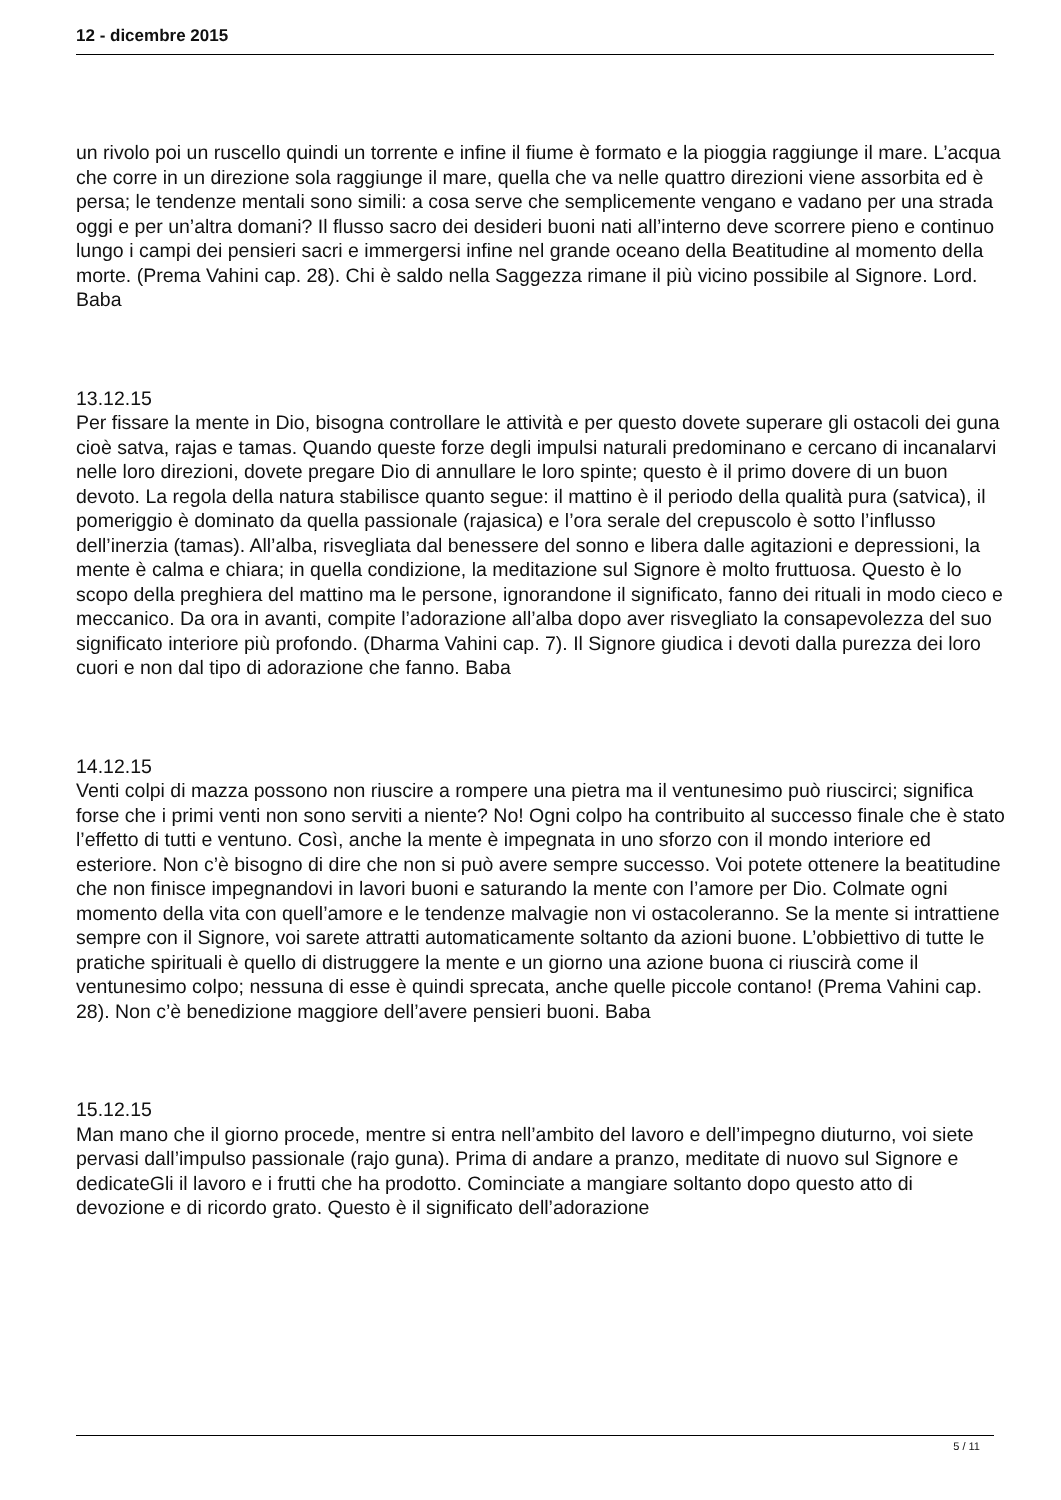12 - dicembre 2015
un rivolo poi un ruscello quindi un torrente e infine il fiume è formato e la pioggia raggiunge il mare. L’acqua che corre in un direzione sola raggiunge il mare, quella che va nelle quattro direzioni viene assorbita ed è persa; le tendenze mentali sono simili: a cosa serve che semplicemente vengano e vadano per una strada oggi e per un’altra domani? Il flusso sacro dei desideri buoni nati all’interno deve scorrere pieno e continuo lungo i campi dei pensieri sacri e immergersi infine nel grande oceano della Beatitudine al momento della morte. (Prema Vahini cap. 28). Chi è saldo nella Saggezza rimane il più vicino possibile al Signore. Lord. Baba
13.12.15
Per fissare la mente in Dio, bisogna controllare le attività e per questo dovete superare gli ostacoli dei guna cioè satva, rajas e tamas. Quando queste forze degli impulsi naturali predominano e cercano di incanalarvi nelle loro direzioni, dovete pregare Dio di annullare le loro spinte; questo è il primo dovere di un buon devoto. La regola della natura stabilisce quanto segue: il mattino è il periodo della qualità pura (satvica), il pomeriggio è dominato da quella passionale (rajasica) e l’ora serale del crepuscolo è sotto l’influsso dell’inerzia (tamas). All’alba, risvegliata dal benessere del sonno e libera dalle agitazioni e depressioni, la mente è calma e chiara; in quella condizione, la meditazione sul Signore è molto fruttuosa. Questo è lo scopo della preghiera del mattino ma le persone, ignorandone il significato, fanno dei rituali in modo cieco e meccanico. Da ora in avanti, compite l’adorazione all’alba dopo aver risvegliato la consapevolezza del suo significato interiore più profondo. (Dharma Vahini cap. 7). Il Signore giudica i devoti dalla purezza dei loro cuori e non dal tipo di adorazione che fanno. Baba
14.12.15
Venti colpi di mazza possono non riuscire a rompere una pietra ma il ventunesimo può riuscirci; significa forse che i primi venti non sono serviti a niente? No! Ogni colpo ha contribuito al successo finale che è stato l’effetto di tutti e ventuno. Così, anche la mente è impegnata in uno sforzo con il mondo interiore ed esteriore. Non c’è bisogno di dire che non si può avere sempre successo. Voi potete ottenere la beatitudine che non finisce impegnandovi in lavori buoni e saturando la mente con l’amore per Dio. Colmate ogni momento della vita con quell’amore e le tendenze malvagie non vi ostacoleranno. Se la mente si intrattiene sempre con il Signore, voi sarete attratti automaticamente soltanto da azioni buone. L’obbiettivo di tutte le pratiche spirituali è quello di distruggere la mente e un giorno una azione buona ci riuscirà come il ventunesimo colpo; nessuna di esse è quindi sprecata, anche quelle piccole contano! (Prema Vahini cap. 28). Non c’è benedizione maggiore dell’avere pensieri buoni. Baba
15.12.15
Man mano che il giorno procede, mentre si entra nell’ambito del lavoro e dell’impegno diuturno, voi siete pervasi dall’impulso passionale (rajo guna). Prima di andare a pranzo, meditate di nuovo sul Signore e dedicateGli il lavoro e i frutti che ha prodotto. Cominciate a mangiare soltanto dopo questo atto di devozione e di ricordo grato. Questo è il significato dell’adorazione
5 / 11